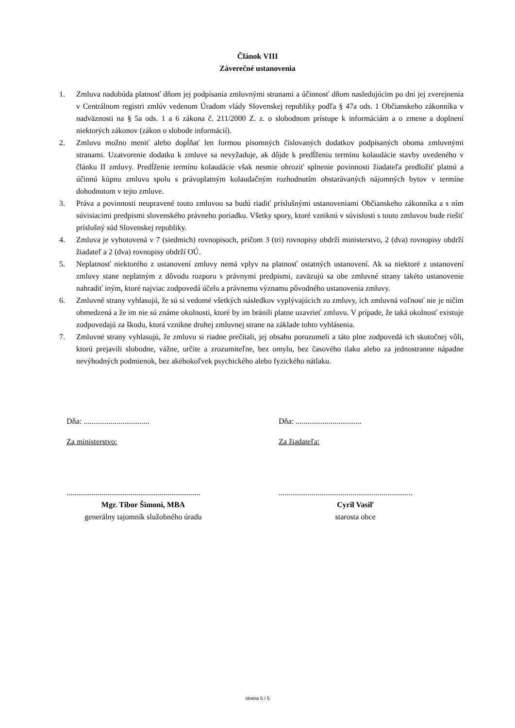Článok VIII
Záverečné ustanovenia
1. Zmluva nadobúda platnosť dňom jej podpísania zmluvnými stranami a účinnosť dňom nasledujúcim po dni jej zverejnenia v Centrálnom registri zmlúv vedenom Úradom vlády Slovenskej republiky podľa § 47a ods. 1 Občianskeho zákonníka v nadväznosti na § 5a ods. 1 a 6 zákona č. 211/2000 Z. z. o slobodnom prístupe k informáciám a o zmene a doplnení niektorých zákonov (zákon o slobode informácií).
2. Zmluvu možno meniť alebo dopĺňať len formou písomných číslovaných dodatkov podpísaných oboma zmluvnými stranami. Uzatvorenie dodatku k zmluve sa nevyžaduje, ak dôjde k predĺženiu termínu kolaudácie stavby uvedeného v článku II zmluvy. Predĺženie termínu kolaudácie však nesmie ohroziť splnenie povinnosti žiadateľa predložiť platnú a účinnú kúpnu zmluvu spolu s právoplatným kolaudačným rozhodnutím obstarávaných nájomných bytov v termíne dohodnutom v tejto zmluve.
3. Práva a povinnosti neupravené touto zmluvou sa budú riadiť príslušnými ustanoveniami Občianskeho zákonníka a s ním súvisiacimi predpismi slovenského právneho poriadku. Všetky spory, ktoré vzniknú v súvislosti s touto zmluvou bude riešiť príslušný súd Slovenskej republiky.
4. Zmluva je vyhotovená v 7 (siedmich) rovnopisoch, pričom 3 (tri) rovnopisy obdrží ministerstvo, 2 (dva) rovnopisy obdrží žiadateľ a 2 (dva) rovnopisy obdrží OÚ.
5. Neplatnosť niektorého z ustanovení zmluvy nemá vplyv na platnosť ostatných ustanovení. Ak sa niektoré z ustanovení zmluvy stane neplatným z dôvodu rozporu s právnymi predpismi, zaväzujú sa obe zmluvné strany takéto ustanovenie nahradiť iným, ktoré najviac zodpovedá účelu a právnemu významu pôvodného ustanovenia zmluvy.
6. Zmluvné strany vyhlasujú, že sú si vedomé všetkých následkov vyplývajúcich zo zmluvy, ich zmluvná voľnosť nie je ničím obmedzená a že im nie sú známe okolnosti, ktoré by im bránili platne uzavrieť zmluvu. V prípade, že taká okolnosť existuje zodpovedajú za škodu, ktorá vznikne druhej zmluvnej strane na základe tohto vyhlásenia.
7. Zmluvné strany vyhlasujú, že zmluvu si riadne prečítali, jej obsahu porozumeli a táto plne zodpovedá ich skutočnej vôli, ktorú prejavili slobodne, vážne, určite a zrozumiteľne, bez omylu, bez časového tlaku alebo za jednostranne nápadne nevýhodných podmienok, bez akéhokoľvek psychického alebo fyzického nátlaku.
Dňa: ..................................
Za ministerstvo:
.....................................................................
Mgr. Tibor Šimoni, MBA
generálny tajomník služobného úradu
Dňa: ..................................
Za žiadateľa:
.....................................................................
Cyril Vasiľ
starosta obce
strana 5 / 5